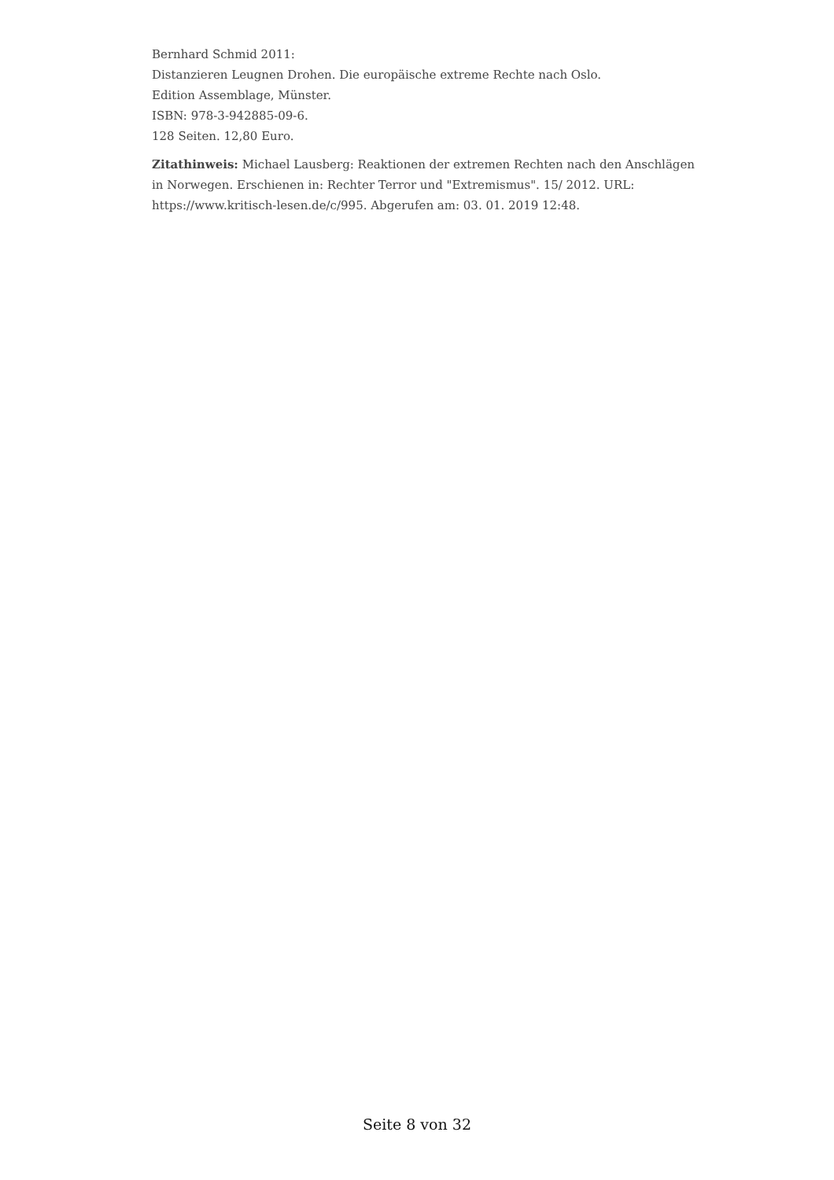Bernhard Schmid 2011:
Distanzieren Leugnen Drohen. Die europäische extreme Rechte nach Oslo.
Edition Assemblage, Münster.
ISBN: 978-3-942885-09-6.
128 Seiten. 12,80 Euro.
Zitathinweis: Michael Lausberg: Reaktionen der extremen Rechten nach den Anschlägen in Norwegen. Erschienen in: Rechter Terror und "Extremismus". 15/ 2012. URL: https://www.kritisch-lesen.de/c/995. Abgerufen am: 03. 01. 2019 12:48.
Seite 8 von 32